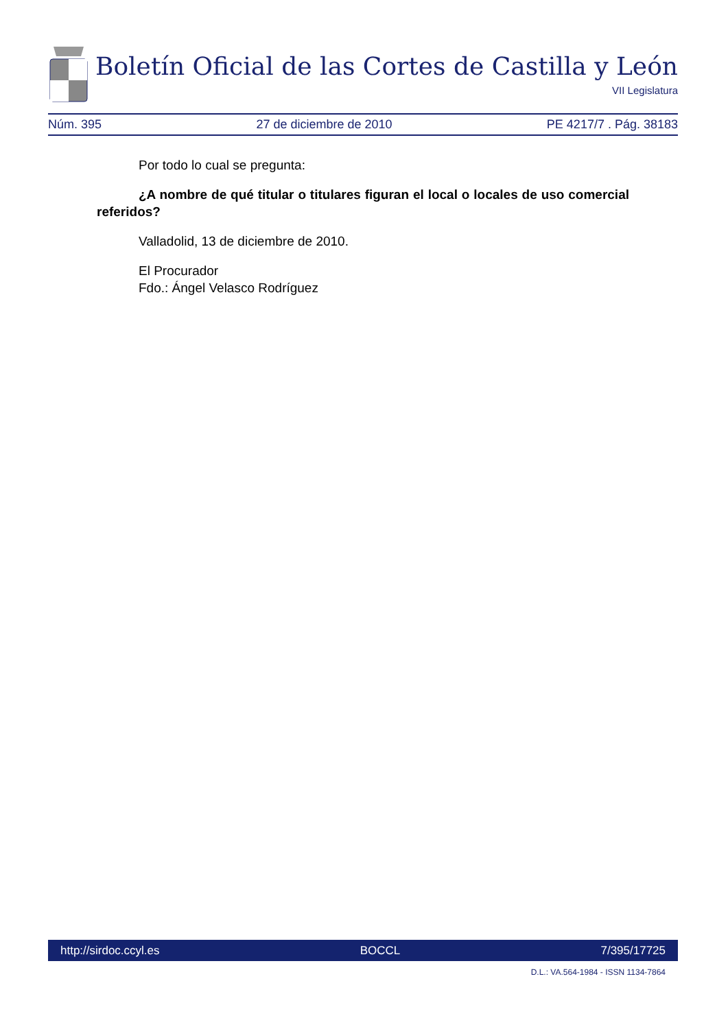Boletín Oficial de las Cortes de Castilla y León
VII Legislatura
Núm. 395 27 de diciembre de 2010 PE 4217/7 . Pág. 38183
Por todo lo cual se pregunta:
¿A nombre de qué titular o titulares figuran el local o locales de uso comercial referidos?
Valladolid, 13 de diciembre de 2010.
El Procurador
Fdo.: Ángel Velasco Rodríguez
http://sirdoc.ccyl.es BOCCL 7/395/17725
D.L.: VA.564-1984 - ISSN 1134-7864